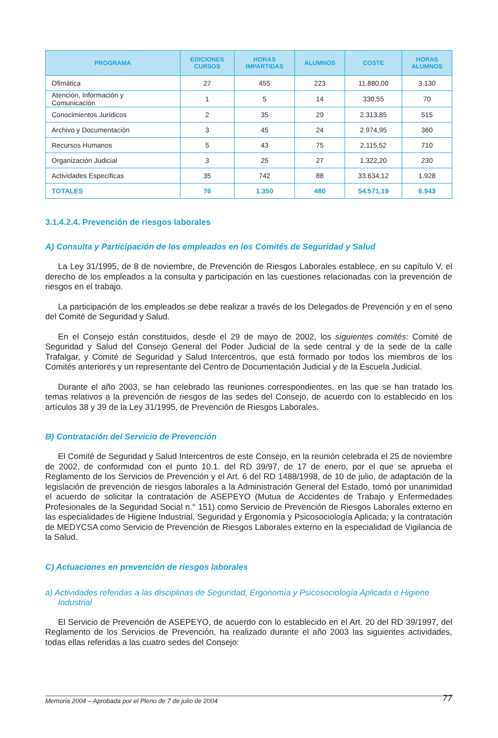| PROGRAMA | EDICIONES CURSOS | HORAS IMPARTIDAS | ALUMNOS | COSTE | HORAS ALUMNOS |
| --- | --- | --- | --- | --- | --- |
| Ofimática | 27 | 455 | 223 | 11.880,00 | 3.130 |
| Atención, Información y Comunicación | 1 | 5 | 14 | 330,55 | 70 |
| Conocimientos Jurídicos | 2 | 35 | 29 | 2.313,85 | 515 |
| Archivo y Documentación | 3 | 45 | 24 | 2.974,95 | 360 |
| Recursos Humanos | 5 | 43 | 75 | 2.115,52 | 710 |
| Organización Judicial | 3 | 25 | 27 | 1.322,20 | 230 |
| Actividades Específicas | 35 | 742 | 88 | 33.634,12 | 1.928 |
| TOTALES | 76 | 1.350 | 480 | 54.571,19 | 6.943 |
3.1.4.2.4. Prevención de riesgos laborales
A) Consulta y Participación de los empleados en los Comités de Seguridad y Salud
La Ley 31/1995, de 8 de noviembre, de Prevención de Riesgos Laborales establece, en su capítulo V, el derecho de los empleados a la consulta y participación en las cuestiones relacionadas con la prevención de riesgos en el trabajo.
La participación de los empleados se debe realizar a través de los Delegados de Prevención y en el seno del Comité de Seguridad y Salud.
En el Consejo están constituidos, desde el 29 de mayo de 2002, los siguientes comités: Comité de Seguridad y Salud del Consejo General del Poder Judicial de la sede central y de la sede de la calle Trafalgar, y Comité de Seguridad y Salud Intercentros, que está formado por todos los miembros de los Comités anteriores y un representante del Centro de Documentación Judicial y de la Escuela Judicial.
Durante el año 2003, se han celebrado las reuniones correspondientes, en las que se han tratado los temas relativos a la prevención de riesgos de las sedes del Consejo, de acuerdo con lo establecido en los artículos 38 y 39 de la Ley 31/1995, de Prevención de Riesgos Laborales.
B) Contratación del Servicio de Prevención
El Comité de Seguridad y Salud Intercentros de este Consejo, en la reunión celebrada el 25 de noviembre de 2002, de conformidad con el punto 10.1. del RD 39/97, de 17 de enero, por el que se aprueba el Reglamento de los Servicios de Prevención y el Art. 6 del RD 1488/1998, de 10 de julio, de adaptación de la legislación de prevención de riesgos laborales a la Administración General del Estado, tomó por unanimidad el acuerdo de solicitar la contratación de ASEPEYO (Mutua de Accidentes de Trabajo y Enfermedades Profesionales de la Seguridad Social n.° 151) como Servicio de Prevención de Riesgos Laborales externo en las especialidades de Higiene Industrial, Seguridad y Ergonomía y Psicosociología Aplicada; y la contratación de MEDYCSA como Servicio de Prevención de Riesgos Laborales externo en la especialidad de Vigilancia de la Salud.
C) Actuaciones en prevención de riesgos laborales
a) Actividades referidas a las disciplinas de Seguridad, Ergonomía y Psicosociología Aplicada e Higiene Industrial
El Servicio de Prevención de ASEPEYO, de acuerdo con lo establecido en el Art. 20 del RD 39/1997, del Reglamento de los Servicios de Prevención, ha realizado durante el año 2003 las siguientes actividades, todas ellas referidas a las cuatro sedes del Consejo:
Memoria 2004 – Aprobada por el Pleno de 7 de julio de 2004 77